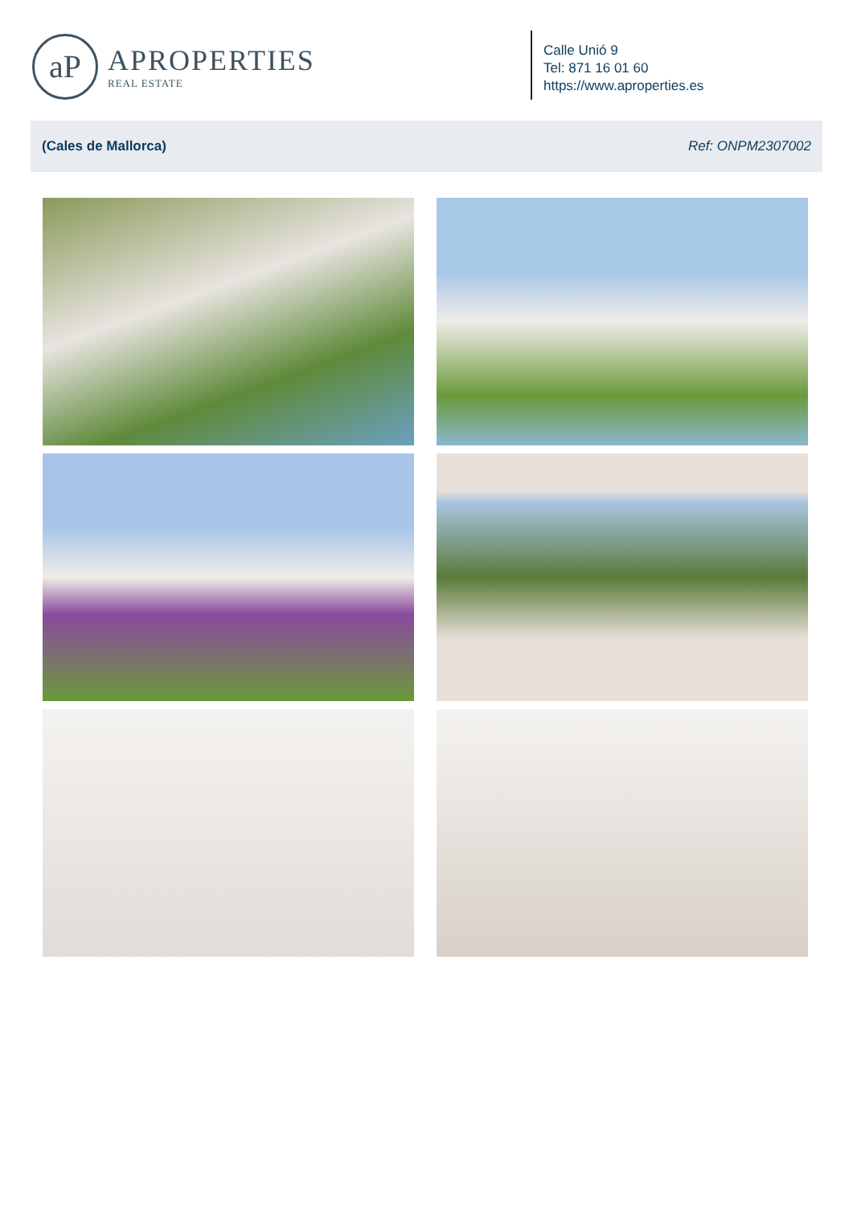aP
APROPERTIES
REAL ESTATE
Calle Unió 9
Tel: 871 16 01 60
https://www.aproperties.es
(Cales de Mallorca) Ref: ONPM2307002